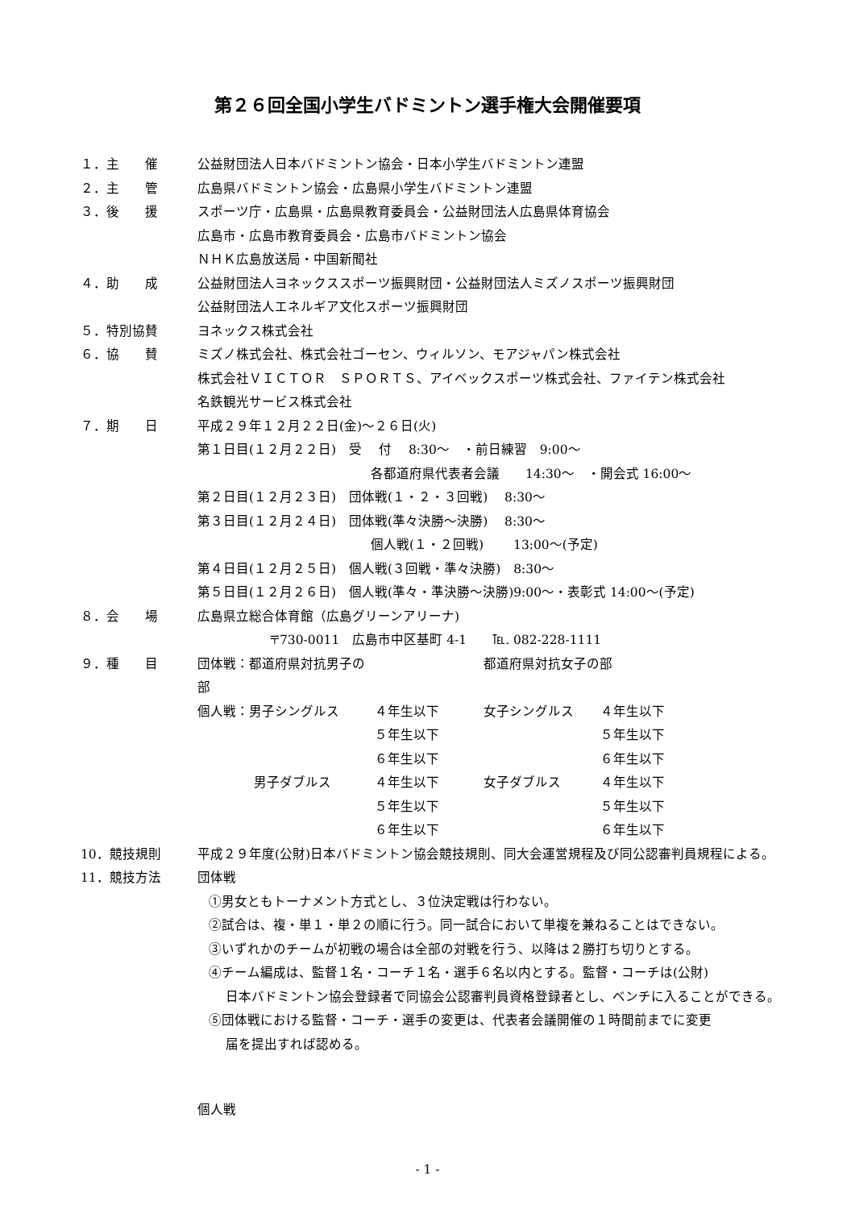第２６回全国小学生バドミントン選手権大会開催要項
１．主　　催 公益財団法人日本バドミントン協会・日本小学生バドミントン連盟
２．主　　管 広島県バドミントン協会・広島県小学生バドミントン連盟
３．後　　援 スポーツ庁・広島県・広島県教育委員会・公益財団法人広島県体育協会
広島市・広島市教育委員会・広島市バドミントン協会
ＮＨＫ広島放送局・中国新聞社
４．助　　成 公益財団法人ヨネックススポーツ振興財団・公益財団法人ミズノスポーツ振興財団
公益財団法人エネルギア文化スポーツ振興財団
５．特別協賛 ヨネックス株式会社
６．協　　賛 ミズノ株式会社、株式会社ゴーセン、ウィルソン、モアジャパン株式会社
株式会社ＶＩＣＴＯＲ　ＳＰＯＲＴＳ、アイベックスポーツ株式会社、ファイテン株式会社
名鉄観光サービス株式会社
７．期　　日 平成２９年１２月２２日(金)～２６日(火)
第１日目(１２月２２日)　受　 付　 8:30～　・前日練習　9:00～
各都道府県代表者会議　　14:30～　・開会式 16:00～
第２日目(１２月２３日)　団体戦(１・２・３回戦)　 8:30～
第３日目(１２月２４日)　団体戦(準々決勝～決勝)　 8:30～
個人戦(１・２回戦)　　 13:00～(予定)
第４日目(１２月２５日)　個人戦(３回戦・準々決勝)　8:30～
第５日目(１２月２６日)　個人戦(準々・準決勝～決勝)9:00～・表彰式 14:00～(予定)
８．会　　場 広島県立総合体育館（広島グリーンアリーナ)
〒730-0011　広島市中区基町 4-1　　℡. 082-228-1111
９．種　　目
| 団体戦：都道府県対抗男子の部 | | 都道府県対抗女子の部 | |
| 個人戦：男子シングルス | ４年生以下 | 女子シングルス | ４年生以下 |
| | ５年生以下 | | ５年生以下 |
| | ６年生以下 | | ６年生以下 |
| 男子ダブルス | ４年生以下 | 女子ダブルス | ４年生以下 |
| | ５年生以下 | | ５年生以下 |
| | ６年生以下 | | ６年生以下 |
10．競技規則 平成２９年度(公財)日本バドミントン協会競技規則、同大会運営規程及び同公認審判員規程による。
11．競技方法 団体戦
①男女ともトーナメント方式とし、３位決定戦は行わない。
②試合は、複・単１・単２の順に行う。同一試合において単複を兼ねることはできない。
③いずれかのチームが初戦の場合は全部の対戦を行う、以降は２勝打ち切りとする。
④チーム編成は、監督１名・コーチ１名・選手６名以内とする。監督・コーチは(公財)
日本バドミントン協会登録者で同協会公認審判員資格登録者とし、ベンチに入ることができる。
⑤団体戦における監督・コーチ・選手の変更は、代表者会議開催の１時間前までに変更
届を提出すれば認める。
個人戦
- 1 -